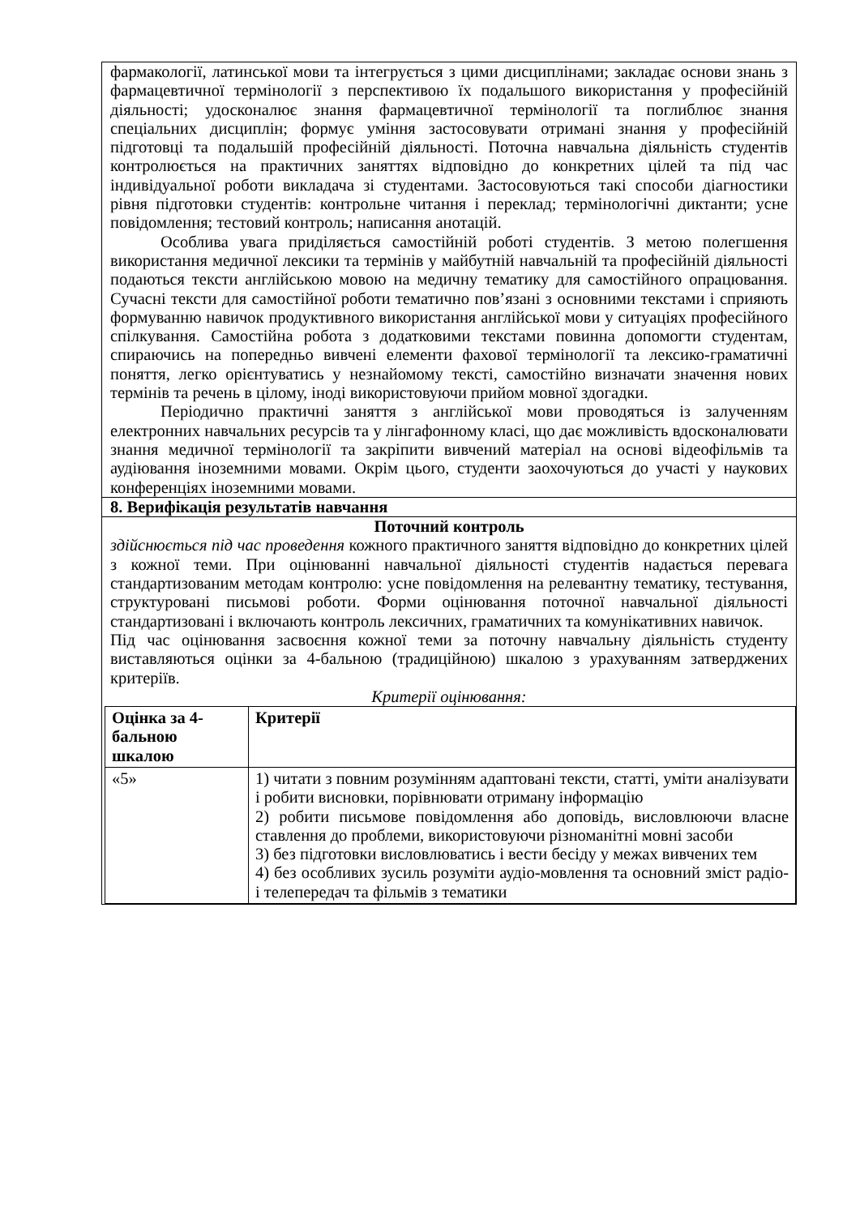| фармакології, латинської мови та інтегрується з цими дисциплінами; закладає основи знань з фармацевтичної термінології з перспективою їх подальшого використання у професійній діяльності; удосконалює знання фармацевтичної термінології та поглиблює знання спеціальних дисциплін; формує уміння застосовувати отримані знання у професійній підготовці та подальшій професійній діяльності. Поточна навчальна діяльність студентів контролюється на практичних заняттях відповідно до конкретних цілей та під час індивідуальної роботи викладача зі студентами. Застосовуються такі способи діагностики рівня підготовки студентів: контрольне читання і переклад; термінологічні диктанти; усне повідомлення; тестовий контроль; написання анотацій. Особлива увага приділяється самостійній роботі студентів. З метою полегшення використання медичної лексики та термінів у майбутній навчальній та професійній діяльності подаються тексти англійською мовою на медичну тематику для самостійного опрацювання. Сучасні тексти для самостійної роботи тематично пов’язані з основними текстами і сприяють формуванню навичок продуктивного використання англійської мови у ситуаціях професійного спілкування. Самостійна робота з додатковими текстами повинна допомогти студентам, спираючись на попередньо вивчені елементи фахової термінології та лексико-граматичні поняття, легко орієнтуватись у незнайомому тексті, самостійно визначати значення нових термінів та речень в цілому, іноді використовуючи прийом мовної здогадки. Періодично практичні заняття з англійської мови проводяться із залученням електронних навчальних ресурсів та у лінгафонному класі, що дає можливість вдосконалювати знання медичної термінології та закріпити вивчений матеріал на основі відеофільмів та аудіювання іноземними мовами. Окрім цього, студенти заохочуються до участі у наукових конференціях іноземними мовами. |
| 8. Верифікація результатів навчання |
| Поточний контроль здійснюється під час проведення кожного практичного заняття відповідно до конкретних цілей з кожної теми. При оцінюванні навчальної діяльності студентів надається перевага стандартизованим методам контролю: усне повідомлення на релевантну тематику, тестування, структуровані письмові роботи. Форми оцінювання поточної навчальної діяльності стандартизовані і включають контроль лексичних, граматичних та комунікативних навичок. Під час оцінювання засвоєння кожної теми за поточну навчальну діяльність студенту виставляються оцінки за 4-бальною (традиційною) шкалою з урахуванням затверджених критеріїв. Критерії оцінювання: / Оцінка за 4-бальною шкалою / Критерії / / --- / --- / / «5» / 1) читати з повним розумінням адаптовані тексти, статті, уміти аналізувати і робити висновки, порівнювати отриману інформацію 2) робити письмове повідомлення або доповідь, висловлюючи власне ставлення до проблеми, використовуючи різноманітні мовні засоби 3) без підготовки висловлюватись і вести бесіду у межах вивчених тем 4) без особливих зусиль розуміти аудіо-мовлення та основний зміст радіо- і телепередач та фільмів з тематики / |